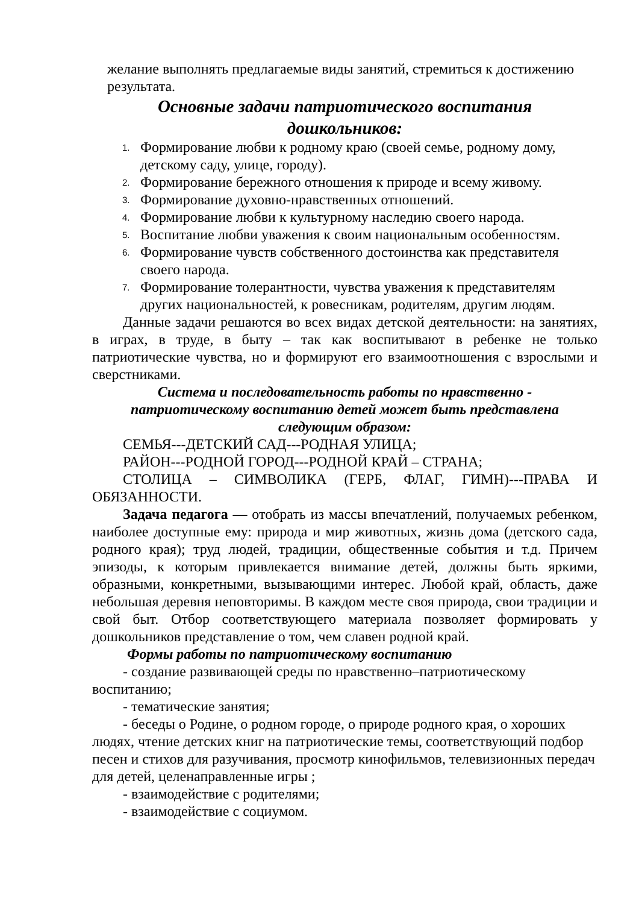желание выполнять предлагаемые виды занятий, стремиться к достижению результата.
Основные задачи патриотического воспитания
дошкольников:
1. Формирование любви к родному краю (своей семье, родному дому, детскому саду, улице, городу).
2. Формирование бережного отношения к природе и всему живому.
3. Формирование духовно-нравственных отношений.
4. Формирование любви к культурному наследию своего народа.
5. Воспитание любви уважения к своим национальным особенностям.
6. Формирование чувств собственного достоинства как представителя своего народа.
7. Формирование толерантности, чувства уважения к представителям других национальностей, к ровесникам, родителям, другим людям.
Данные задачи решаются во всех видах детской деятельности: на занятиях, в играх, в труде, в быту – так как воспитывают в ребенке не только патриотические чувства, но и формируют его взаимоотношения с взрослыми и сверстниками.
Система и последовательность работы по нравственно -
патриотическому воспитанию детей может быть представлена
следующим образом:
СЕМЬЯ---ДЕТСКИЙ САД---РОДНАЯ УЛИЦА;
РАЙОН---РОДНОЙ ГОРОД---РОДНОЙ КРАЙ – СТРАНА;
СТОЛИЦА – СИМВОЛИКА (ГЕРБ, ФЛАГ, ГИМН)---ПРАВА И ОБЯЗАННОСТИ.
Задача педагога — отобрать из массы впечатлений, получаемых ребенком, наиболее доступные ему: природа и мир животных, жизнь дома (детского сада, родного края); труд людей, традиции, общественные события и т.д. Причем эпизоды, к которым привлекается внимание детей, должны быть яркими, образными, конкретными, вызывающими интерес. Любой край, область, даже небольшая деревня неповторимы. В каждом месте своя природа, свои традиции и свой быт. Отбор соответствующего материала позволяет формировать у дошкольников представление о том, чем славен родной край.
Формы работы по патриотическому воспитанию
- создание развивающей среды по нравственно–патриотическому воспитанию;
- тематические занятия;
- беседы о Родине, о родном городе, о природе родного края, о хороших людях, чтение детских книг на патриотические темы, соответствующий подбор песен и стихов для разучивания, просмотр кинофильмов, телевизионных передач для детей, целенаправленные игры ;
- взаимодействие с родителями;
- взаимодействие с социумом.